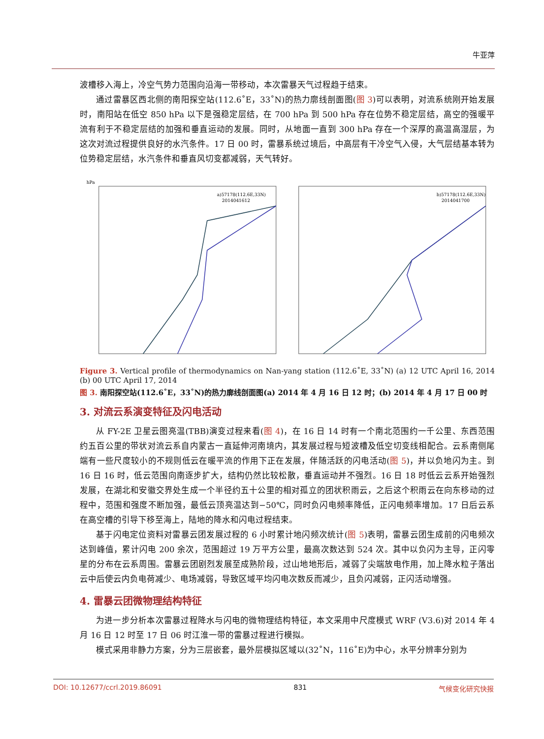牛亚萍
波槽移入海上，冷空气势力范围向沿海一带移动，本次雷暴天气过程趋于结束。
通过雷暴区西北侧的南阳探空站(112.6˚E，33˚N)的热力廓线剖面图(图 3)可以表明，对流系统刚开始发展时，南阳站在低空 850 hPa 以下是强稳定层结，在 700 hPa 到 500 hPa 存在位势不稳定层结，高空的强暖平流有利于不稳定层结的加强和垂直运动的发展。同时，从地面一直到 300 hPa 存在一个深厚的高温高湿层，为这次对流过程提供良好的水汽条件。17 日 00 时，雷暴系统过境后，中高层有干冷空气入侵，大气层结基本转为位势稳定层结，水汽条件和垂直风切变都减弱，天气转好。
hPa
a)57178(112.6E,33N)
2014041612
b)57178(112.6E,33N)
2014041700
Figure 3. Vertical profile of thermodynamics on Nan-yang station (112.6˚E, 33˚N) (a) 12 UTC April 16, 2014 (b) 00 UTC April 17, 2014
图 3. 南阳探空站(112.6˚E，33˚N)的热力廓线剖面图(a) 2014 年 4 月 16 日 12 时；(b) 2014 年 4 月 17 日 00 时
3. 对流云系演变特征及闪电活动
从 FY-2E 卫星云图亮温(TBB)演变过程来看(图 4)，在 16 日 14 时有一个南北范围约一千公里、东西范围约五百公里的带状对流云系自内蒙古一直延伸河南境内，其发展过程与短波槽及低空切变线相配合。云系南侧尾端有一些尺度较小的不规则低云在暖平流的作用下正在发展，伴随活跃的闪电活动(图 5)，并以负地闪为主。到 16 日 16 时，低云范围向南逐步扩大，结构仍然比较松散，垂直运动并不强烈。16 日 18 时低云云系开始强烈发展，在湖北和安徽交界处生成一个半径约五十公里的相对孤立的团状积雨云，之后这个积雨云在向东移动的过程中，范围和强度不断加强，最低云顶亮温达到−50℃，同时负闪电频率降低，正闪电频率增加。17 日后云系在高空槽的引导下移至海上，陆地的降水和闪电过程结束。
基于闪电定位资料对雷暴云团发展过程的 6 小时累计地闪频次统计(图 5)表明，雷暴云团生成前的闪电频次达到峰值，累计闪电 200 余次，范围超过 19 万平方公里，最高次数达到 524 次。其中以负闪为主导，正闪零星的分布在云系周围。雷暴云团剧烈发展至成熟阶段，过山地地形后，减弱了尖端放电作用，加上降水粒子落出云中后使云内负电荷减少、电场减弱，导致区域平均闪电次数反而减少，且负闪减弱，正闪活动增强。
4. 雷暴云团微物理结构特征
为进一步分析本次雷暴过程降水与闪电的微物理结构特征，本文采用中尺度模式 WRF (V3.6)对 2014 年 4 月 16 日 12 时至 17 日 06 时江淮一带的雷暴过程进行模拟。
模式采用非静力方案，分为三层嵌套，最外层模拟区域以(32˚N，116˚E)为中心，水平分辨率分别为
DOI: 10.12677/ccrl.2019.86091 831 气候变化研究快报